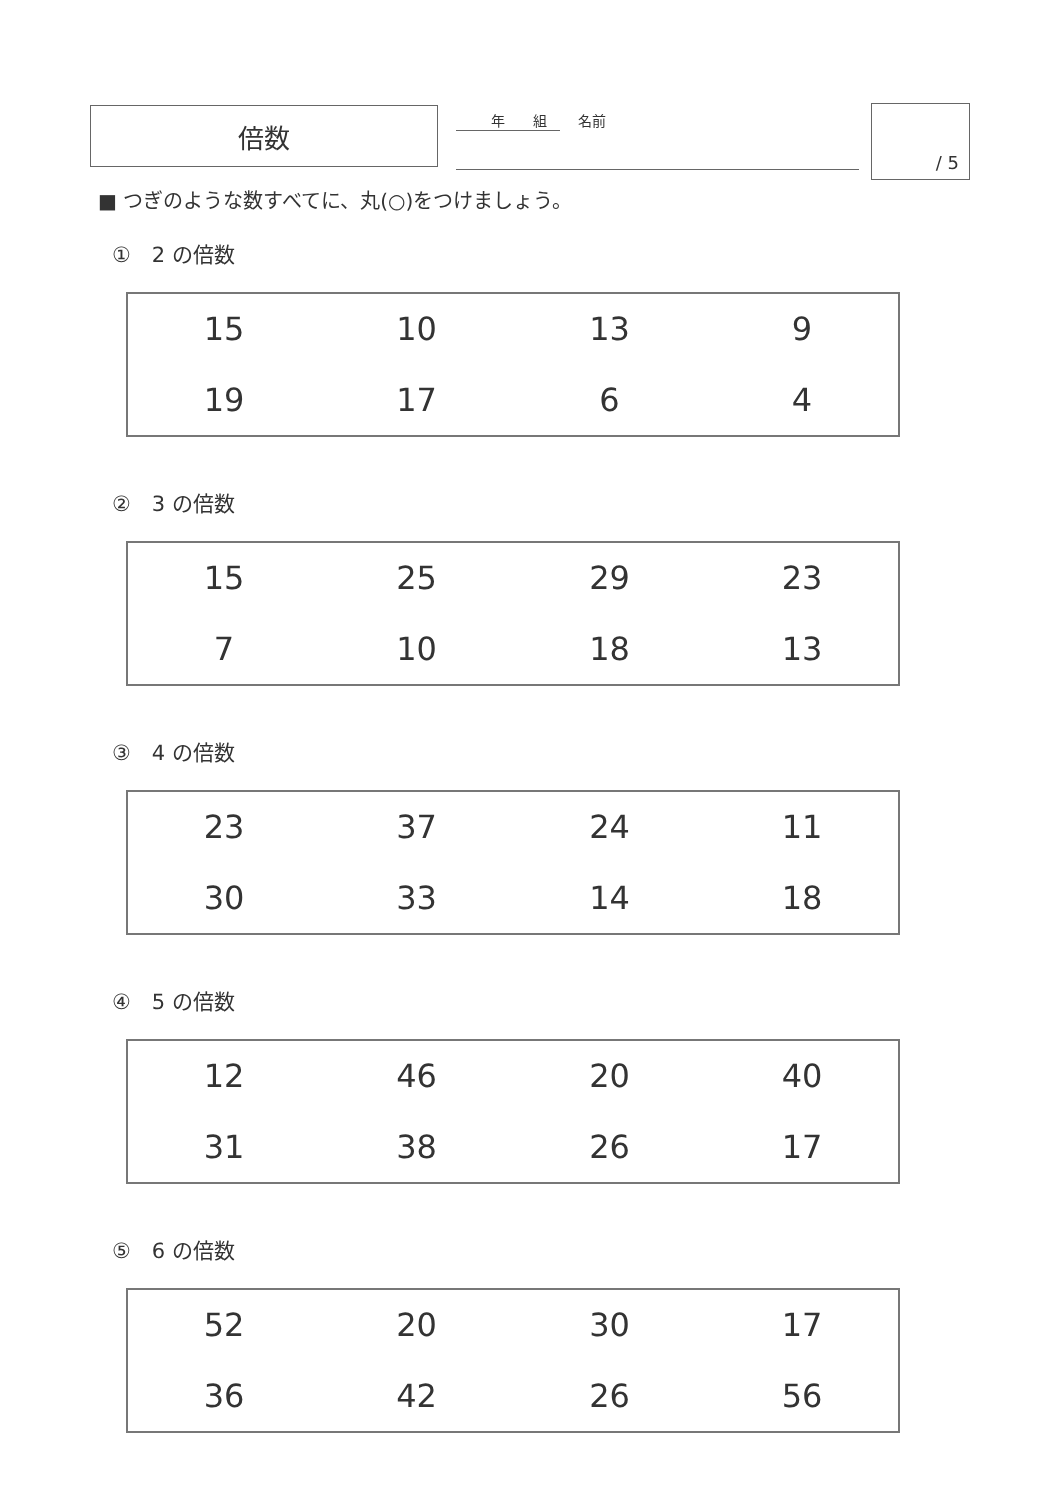倍数
年　　組 名前
/ 5
■ つぎのような数すべてに、丸(○)をつけましょう。
①　2 の倍数
| 15 | 10 | 13 | 9 |
| 19 | 17 | 6 | 4 |
②　3 の倍数
| 15 | 25 | 29 | 23 |
| 7 | 10 | 18 | 13 |
③　4 の倍数
| 23 | 37 | 24 | 11 |
| 30 | 33 | 14 | 18 |
④　5 の倍数
| 12 | 46 | 20 | 40 |
| 31 | 38 | 26 | 17 |
⑤　6 の倍数
| 52 | 20 | 30 | 17 |
| 36 | 42 | 26 | 56 |